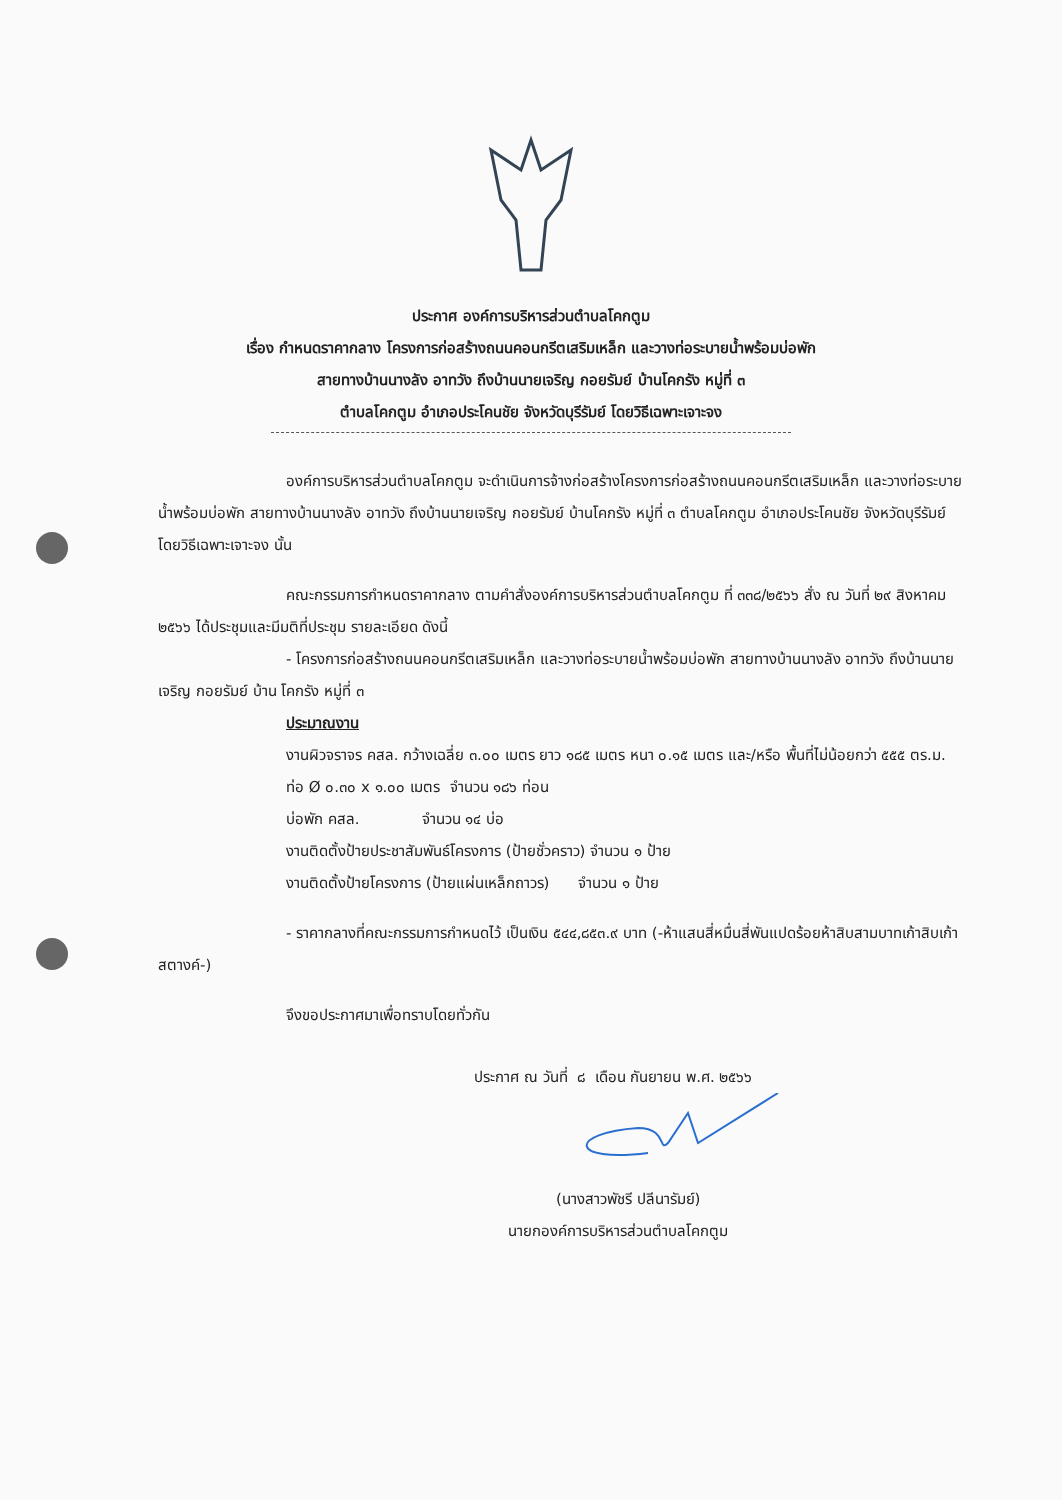ประกาศ องค์การบริหารส่วนตำบลโคกตูม
เรื่อง กำหนดราคากลาง โครงการก่อสร้างถนนคอนกรีตเสริมเหล็ก และวางท่อระบายน้ำพร้อมบ่อพัก
สายทางบ้านนางลัง อาทวัง ถึงบ้านนายเจริญ กอยรัมย์ บ้านโคกรัง หมู่ที่ ๓
ตำบลโคกตูม อำเภอประโคนชัย จังหวัดบุรีรัมย์ โดยวิธีเฉพาะเจาะจง
องค์การบริหารส่วนตำบลโคกตูม จะดำเนินการจ้างก่อสร้างโครงการก่อสร้างถนนคอนกรีตเสริมเหล็ก และวางท่อระบายน้ำพร้อมบ่อพัก สายทางบ้านนางลัง อาทวัง ถึงบ้านนายเจริญ กอยรัมย์ บ้านโคกรัง หมู่ที่ ๓ ตำบลโคกตูม อำเภอประโคนชัย จังหวัดบุรีรัมย์ โดยวิธีเฉพาะเจาะจง นั้น
คณะกรรมการกำหนดราคากลาง ตามคำสั่งองค์การบริหารส่วนตำบลโคกตูม ที่ ๓๓๘/๒๕๖๖ สั่ง ณ วันที่ ๒๙ สิงหาคม ๒๕๖๖ ได้ประชุมและมีมติที่ประชุม รายละเอียด ดังนี้
- โครงการก่อสร้างถนนคอนกรีตเสริมเหล็ก และวางท่อระบายน้ำพร้อมบ่อพัก สายทางบ้านนางลัง อาทวัง ถึงบ้านนายเจริญ กอยรัมย์ บ้าน โคกรัง หมู่ที่ ๓
ประมาณงาน
งานผิวจราจร คสล. กว้างเฉลี่ย ๓.๐๐ เมตร ยาว ๑๘๕ เมตร หนา ๐.๑๕ เมตร และ/หรือ พื้นที่ไม่น้อยกว่า ๕๕๕ ตร.ม.
ท่อ Ø ๐.๓๐ x ๑.๐๐ เมตร จำนวน ๑๘๖ ท่อน
บ่อพัก คสล. จำนวน ๑๔ บ่อ
งานติดตั้งป้ายประชาสัมพันธ์โครงการ (ป้ายชั่วคราว) จำนวน ๑ ป้าย
งานติดตั้งป้ายโครงการ (ป้ายแผ่นเหล็กถาวร) จำนวน ๑ ป้าย
- ราคากลางที่คณะกรรมการกำหนดไว้ เป็นเงิน ๕๔๔,๘๕๓.๙ บาท (-ห้าแสนสี่หมื่นสี่พันแปดร้อยห้าสิบสามบาทเก้าสิบเก้าสตางค์-)
จึงขอประกาศมาเพื่อทราบโดยทั่วกัน
ประกาศ ณ วันที่ ๘ เดือน กันยายน พ.ศ. ๒๕๖๖
(นางสาวพัชรี ปลีนารัมย์)
นายกองค์การบริหารส่วนตำบลโคกตูม